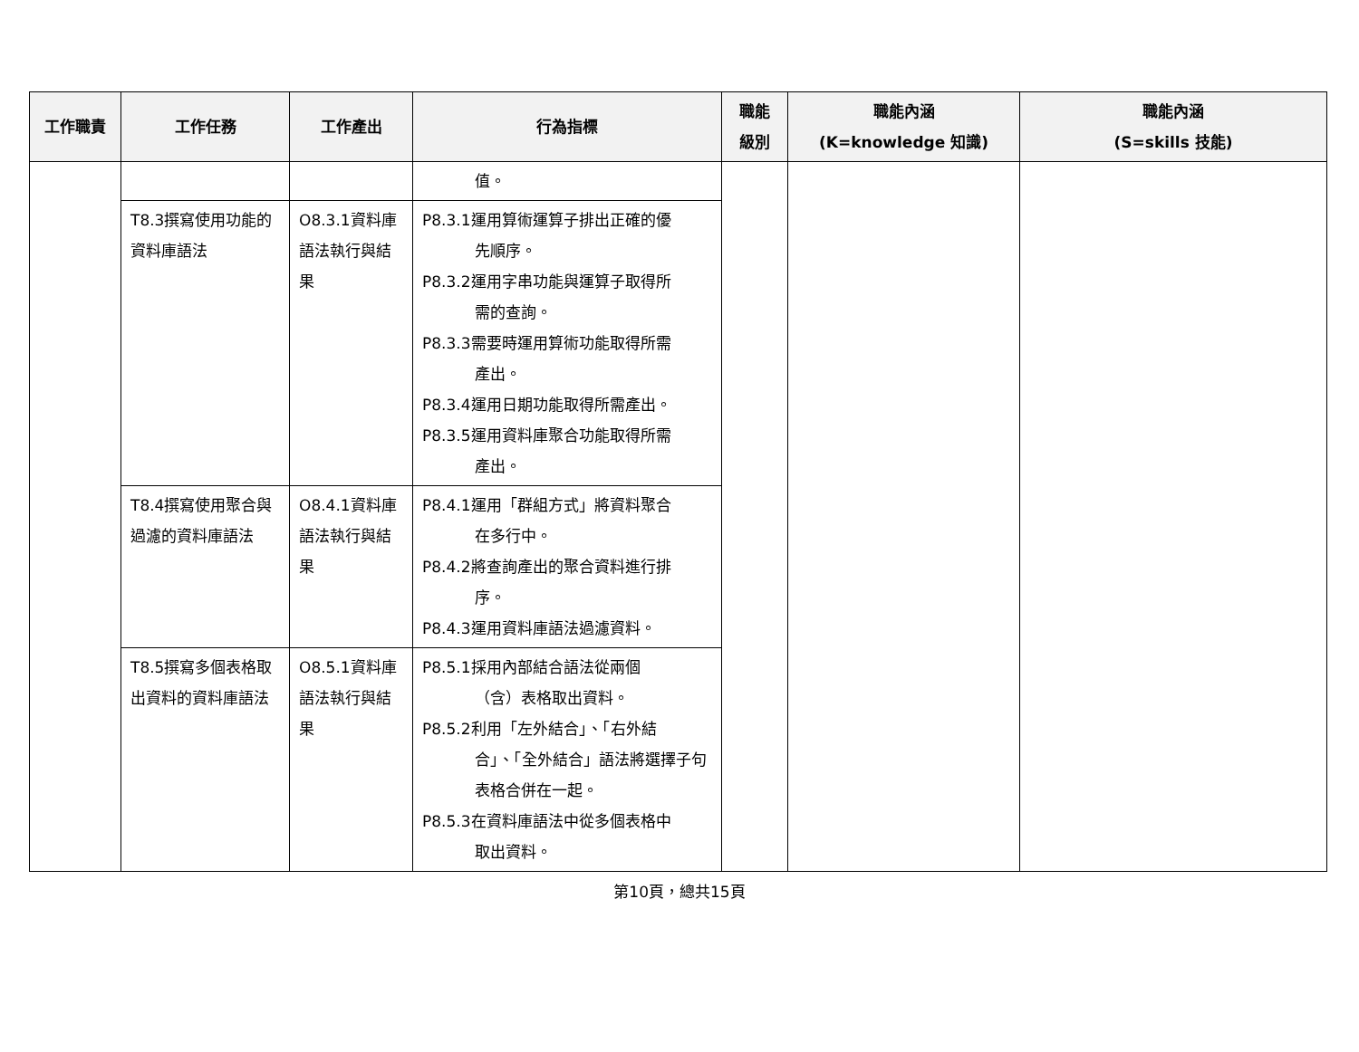| 工作職責 | 工作任務 | 工作產出 | 行為指標 | 職能 級別 | 職能內涵 (K=knowledge 知識) | 職能內涵 (S=skills 技能) |
| --- | --- | --- | --- | --- | --- | --- |
| | | | 值。 | | | |
| | T8.3撰寫使用功能的資料庫語法 | O8.3.1資料庫語法執行與結果 | P8.3.1運用算術運算子排出正確的優 先順序。 P8.3.2運用字串功能與運算子取得所 需的查詢。 P8.3.3需要時運用算術功能取得所需 產出。 P8.3.4運用日期功能取得所需產出。 P8.3.5運用資料庫聚合功能取得所需 產出。 | | | |
| | T8.4撰寫使用聚合與過濾的資料庫語法 | O8.4.1資料庫語法執行與結果 | P8.4.1運用「群組方式」將資料聚合 在多行中。 P8.4.2將查詢產出的聚合資料進行排 序。 P8.4.3運用資料庫語法過濾資料。 | | | |
| | T8.5撰寫多個表格取出資料的資料庫語法 | O8.5.1資料庫語法執行與結果 | P8.5.1採用內部結合語法從兩個 （含）表格取出資料。 P8.5.2利用「左外結合」、「右外結 合」、「全外結合」語法將選擇子句表格合併在一起。 P8.5.3在資料庫語法中從多個表格中 取出資料。 | | | |
第10頁，總共15頁